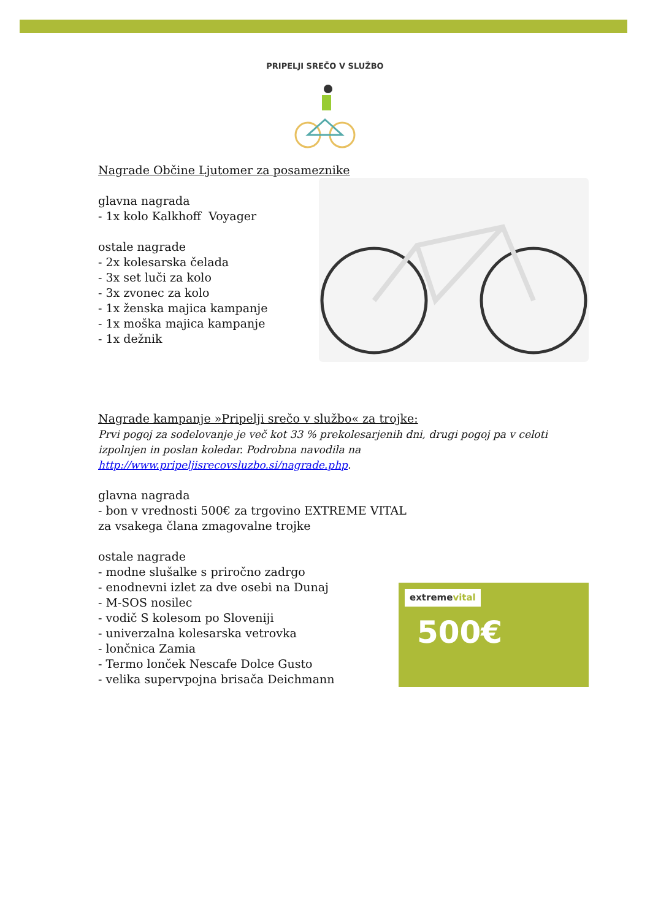PRIPELJI SREČO V SLUŽBO
Nagrade Občine Ljutomer za posameznike
glavna nagrada
- 1x kolo Kalkhoff Voyager
ostale nagrade
- 2x kolesarska čelada
- 3x set luči za kolo
- 3x zvonec za kolo
- 1x ženska majica kampanje
- 1x moška majica kampanje
- 1x dežnik
Nagrade kampanje »Pripelji srečo v službo« za trojke:
Prvi pogoj za sodelovanje je več kot 33 % prekolesarjenih dni, drugi pogoj pa v celoti izpolnjen in poslan koledar. Podrobna navodila na http://www.pripeljisrecovsluzbo.si/nagrade.php.
glavna nagrada
- bon v vrednosti 500€ za trgovino EXTREME VITAL
za vsakega člana zmagovalne trojke
ostale nagrade
- modne slušalke s priročno zadrgo
- enodnevni izlet za dve osebi na Dunaj
- M-SOS nosilec
- vodič S kolesom po Sloveniji
- univerzalna kolesarska vetrovka
- lončnica Zamia
- Termo lonček Nescafe Dolce Gusto
- velika supervpojna brisača Deichmann
extremevital
500€